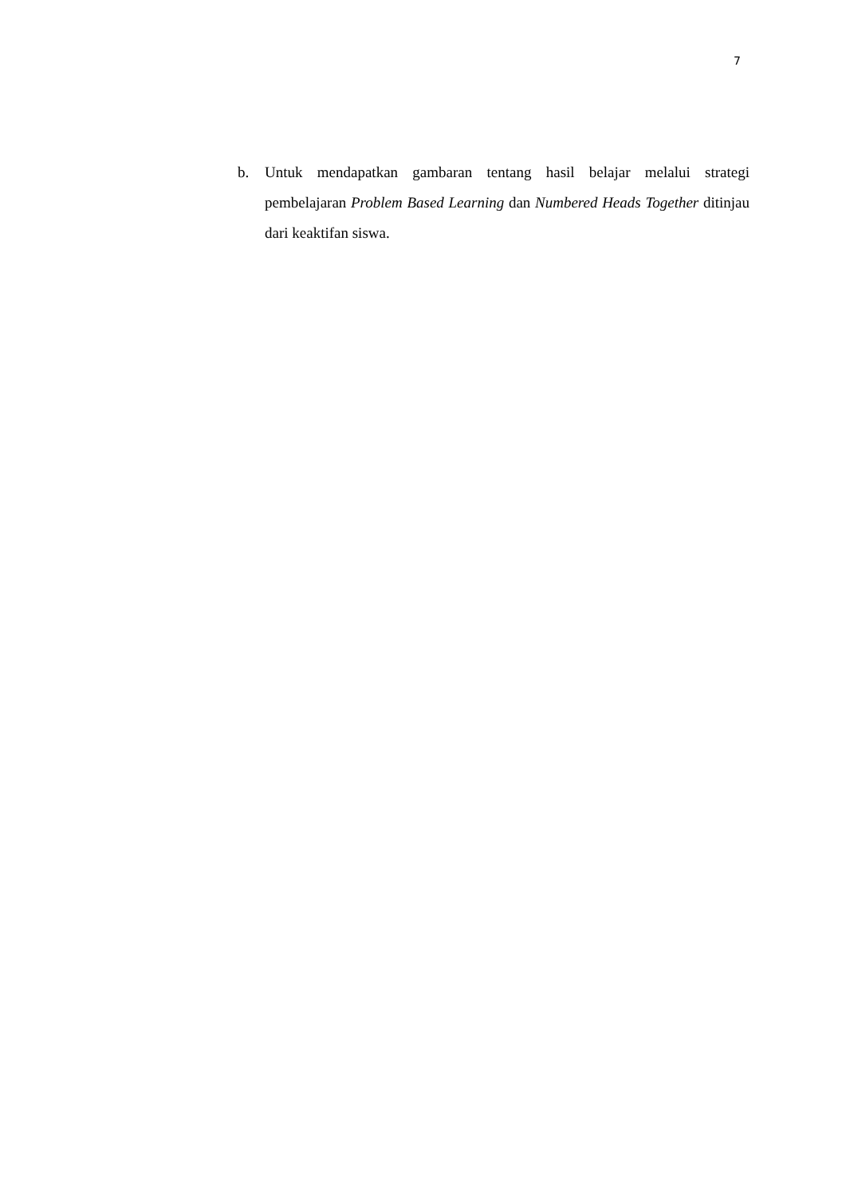7
b. Untuk mendapatkan gambaran tentang hasil belajar melalui strategi pembelajaran Problem Based Learning dan Numbered Heads Together ditinjau dari keaktifan siswa.